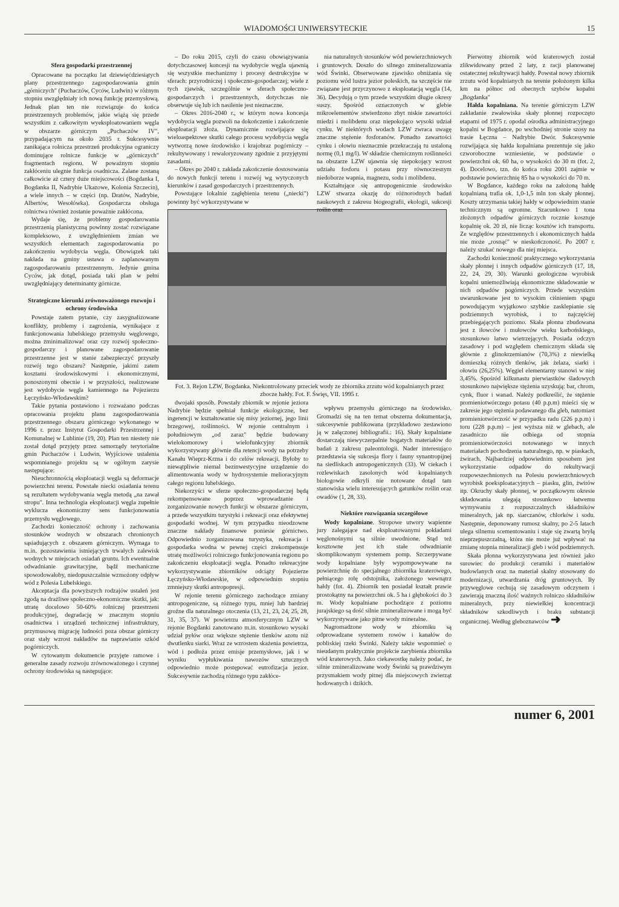WIADOMOŚCI UNIWERSYTECKIE 15
Sfera gospodarki przestrzennej
Opracowane na początku lat dziewięćdziesiątych plany przestrzennego zagospodarowania gmin „górniczych" (Puchaczów, Cyców, Ludwin) w różnym stopniu uwzględniały ich nową funkcję przemysłową. Jednak plan ten nie rozwiązuje do końca przestrzennych problemów, jakie wiążą się przede wszystkim z całkowitym wyeksploatowaniem węgla w obszarze górniczym „Puchaczów IV", przypadającym na około 2035 r. Sukcesywnie zanikająca rolnicza przestrzeń produkcyjna ograniczy dominujące rolnicze funkcje w „górniczych" fragmentach regionu. W poważnym stopniu zakłóceniu ulegnie funkcja osadnicza. Zalane zostaną całkowicie aż cztery duże miejscowości (Bogdanka I, Bogdanka II, Nadrybie Ukazowe, Kolonia Szczecin), a wiele innych – w części (np. Dratów, Nadrybie, Albertów, Wesołówka). Gospodarcza obsługa rolnictwa również zostanie poważnie zakłócona.
Wydaje się, że problemy gospodarowania przestrzenią planistyczną powinny zostać rozwiązane kompleksowo, z uwzględnieniem zmian we wszystkich elementach zagospodarowania po zakończeniu wydobycia węgla. Obowiązek taki nakłada na gminy ustawa o zaplanowanym zagospodarowaniu przestrzennym. Jedynie gmina Cyców, jak dotąd, posiada taki plan w pełni uwzględniający determinanty górnicze.
Strategiczne kierunki zrównoważonego rozwoju i ochrony środowiska
Powstaje zatem pytanie, czy zasygnalizowane konflikty, problemy i zagrożenia, wynikające z funkcjonowania lubelskiego przemysłu węglowego, można zminimalizować oraz czy rozwój społeczno-gospodarczy i planowane zagospodarowanie przestrzenne jest w stanie zabezpieczyć przyszły rozwój tego obszaru? Następnie, jakimi zatem kosztami środowiskowymi i ekonomicznymi, ponoszonymi obecnie i w przyszłości, realizowane jest wydobycie węgla kamiennego na Pojezierzu Łęczyńsko-Włodawskim?
Takie pytania postawiono i rozważano podczas opracowania projektu planu zagospodarowania przestrzennego obszaru górniczego wykonanego w 1996 r. przez Instytut Gospodarki Przestrzennej i Komunalnej w Lublinie (19, 20). Plan ten niestety nie został dotąd przyjęty przez samorządy terytorialne gmin Puchaczów i Ludwin. Wyjściowe ustalenia wspomnianego projektu są w ogólnym zarysie następujące:
Nieuchronnością eksploatacji węgla są deformacje powierzchni terenu. Powstałe niecki osiadania terenu są rezultatem wydobywania węgla metodą „na zawał stropu". Inna technologia eksploatacji węgla zupełnie wyklucza ekonomiczny sens funkcjonowania przemysłu węglowego.
Zachodzi konieczność ochrony i zachowania stosunków wodnych w obszarach chronionych sąsiadujących z obszarem górniczym. Wymaga to m.in. pozostawienia istniejących trwałych zalewisk wodnych w miejscach osiadań gruntu. Ich ewentualne odwadnianie grawitacyjne, bądź mechaniczne spowodowałoby, niedopuszczalnie wzmożony odpływ wód z Polesia Lubelskiego.
Akceptacja dla powyższych rodzajów ustaleń jest zgodą na drażliwe społeczno-ekonomiczne skutki, jak: utratę docelowo 50-60% rolniczej przestrzeni produkcyjnej, degradację w znacznym stopniu osadnictwa i urządzeń technicznej infrastruktury, przymusową migrację ludności poza obszar górniczy oraz stały wzrost nakładów na naprawianie szkód pogórniczych.
W cytowanym dokumencie przyjęte ramowe i generalne zasady rozwoju zrównoważonego i czynnej ochrony środowiska są następujące:
– Do roku 2015, czyli do czasu obowiązywania dotychczasowej koncesji na wydobycie węgla ujawnią się wszystkie mechanizmy i procesy destrukcyjne w sferach: przyrodniczej i społeczno-gospodarczej; wiele z tych zjawisk, szczególnie w sferach społeczno-gospodarczych i przestrzennych, dotychczas nie obserwuje się lub ich nasilenie jest nieznaczne.
– Okres 2016-2040 r., w którym nowa koncesja wydobycia węgla pozwoli na dokończenie i zakończenie eksploatacji złoża. Dynamicznie rozwijające się wieloaspektowe skutki całego procesu wydobycia węgla wytworzą nowe środowisko i krajobraz pogórniczy – rekultywowany i rewaloryzowany zgodnie z przyjętymi zasadami.
– Okres po 2040 r. zakłada zakończenie dostosowania do nowych funkcji terenu i rozwój wg wytyczonych kierunków i zasad gospodarczych i przestrzennych.
Powstające lokalnie zagłębienia terenu („niecki") powinny być wykorzystywane w
Fot. 3. Rejon LZW, Bogdanka. Niekontrolowany przeciek wody ze zbiornika zrzutu wód kopalnianych przez zbocze hałdy. Fot. F. Święs, VII. 1995 r.
dwojaki sposób. Powstały zbiornik w rejonie jeziora Nadrybie będzie spełniał funkcje ekologiczne, bez ingerencji w kształtowanie się misy jeziornej, jego linii brzegowej, roślinności. W rejonie centralnym i południowym „od zaraz" będzie budowany wielokomorowy i wielofunkcyjny zbiornik wykorzystywany głównie dla retencji wody na potrzeby Kanału Wieprz-Krzna i do celów rekreacji. Byłoby to niewątpliwie niemal bezinwestycyjne urządzenie do alimentowania wody w hydrosystemie melioracyjnym całego regionu lubelskiego.
Niekorzyści w sferze społeczno-gospodarczej będą rekompensowane poprzez wprowadzanie i zorganizowanie nowych funkcji w obszarze górniczym, a przede wszystkim turystyki i rekreacji oraz efektywnej gospodarki wodnej. W tym przypadku nieodzowne znaczne nakłady finansowe poniesie górnictwo. Odpowiednio zorganizowana turystyka, rekreacja i gospodarka wodna w pewnej części zrekompensuje utratę możliwości rolniczego funkcjonowania regionu po zakończeniu eksploatacji węgla. Ponadto rekreacyjne wykorzystywanie zbiorników odciąży Pojezierze Łęczyńsko-Włodawskie, w odpowiednim stopniu zmniejszy skutki antropopresji.
W rejonie terenu górniczego zachodzące zmiany antropogeniczne, są różnego typu, mniej lub bardziej groźne dla naturalnego otoczenia (13, 21, 23, 24, 25, 28, 31, 35, 37). W powietrzu atmosferycznym LZW w rejonie Bogdanki zanotowano m.in. stosunkowo wysoki udział pyłów oraz większe stężenie tlenków azotu niż dwutlenku siarki. Wraz ze wzrostem skażenia powietrza, wód i podłoża przez emisje przemysłowe, jak i w wyniku wypłukiwania nawozów sztucznych odpowiednio może postępować eutrofizacja jezior. Sukcesywnie zachodzą różnego typu zakłóce-
nia naturalnych stosunków wód powierzchniowych i gruntowych. Doszło do silnego zmineralizowania wód Świnki. Obserwowane zjawisko obniżania się poziomu wód lustra jezior poleskich, na szczęście nie związane jest przyczynowo z eksploatacją węgla (14, 36). Decydują o tym przede wszystkim długie okresy suszy. Spośród oznaczonych w glebie mikroelementów stwierdzono zbyt niskie zawartości miedzi i molibdenu oraz niepokojąco wysoki udział cynku. W niektórych wodach LZW zwraca uwagę znaczne stężenie fosforanów. Ponadto zawartości cynku i ołowiu nieznacznie przekraczają tu ustaloną normę (0,1 mg/l). W składzie chemicznym roślinności na obszarze LZW ujawnia się niepokojący wzrost udziału fosforu i potasu przy równoczesnym niedoborze wapnia, magnezu, sodu i molibdenu.
Kształtujące się antropogenicznie środowisko LZW stwarza okazję do różnorodnych badań naukowych z zakresu biogeografii, ekologii, sukcesji roślin oraz
wpływu przemysłu górniczego na środowisko. Gromadzi się na ten temat obszerna dokumentacja, sukcesywnie publikowana (przykładowo zestawiono ją w załączonej bibliografii.: 16). Skały kopalniane dostarczają niewyczerpalnie bogatych materiałów do badań z zakresu paleontologii. Nader interesująco przedstawia się sukcesja flory i fauny synantropijnej na siedliskach antropogenicznych (33). W ciekach i rozlewiskach zasolonych wód kopalnianych biologowie odkryli nie notowane dotąd tam stanowiska wielu interesujących gatunków roślin oraz owadów (1, 28, 33).
Niektóre rozwiązania szczegółowe
Wody kopalniane. Stropowe utwory wapienne jury zalegające nad eksploatowanymi pokładami węglonośnymi są silnie uwodnione. Stąd też kosztowne jest ich stałe odwadnianie skomplikowanym systemem pomp. Szczerpywane wody kopalniane były wypompowywane na powierzchnię do specjalnego zbiornika kraterowego, pełniącego rolę odstojnika, założonego wewnątrz hałdy (fot. 4). Zbiornik ten posiadał kształt prawie prostokątny na powierzchni ok. 5 ha i głębokości do 3 m. Wody kopalniane pochodzące z poziomu jurajskiego są dość silnie zmineralizowane i mogą być wykorzystywane jako pitne wody mineralne.
Nagromadzone wody w zbiorniku są odprowadzane systemem rowów i kanałów do pobliskiej rzeki Świnki. Należy także wspomnieć o nieudanym praktycznie projekcie zarybienia zbiornika wód kraterowych. Jako ciekawostkę należy podać, że silnie zmineralizowane wody Świnki są prawdziwym przysmakiem wody pitnej dla miejscowych zwierząt hodowanych i dzikich.
Pierwotny zbiornik wód kraterowych został zlikwidowany przed 2 laty, z racji planowanej ostatecznej rekultywacji hałdy. Powstał nowy zbiornik zrzutu wód kopalnianych na terenie położonym kilka km na północ od obecnych szybów kopalni „Bogdanka"
Hałda kopalniana. Na terenie górniczym LZW zakładanie zwałowiska skały płonnej rozpoczęto etapami od 1975 r. opodal ośrodka administracyjnego kopalni w Bogdance, po wschodniej stronie szosy na trasie Łęczna – Nadrybie Dwór. Sukcesywnie rozwijająca się hałda kopalniana prezentuje się jako czworoboczne wzniesienie, w podstawie o powierzchni ok. 60 ha, o wysokości do 30 m (fot. 2, 4). Docelowo, tzn. do końca roku 2001 zajmie w podstawie powierzchnię 85 ha o wysokości do 70 m.
W Bogdance, każdego roku na założoną hałdę kopalnianą trafia ok. 1,0-1,5 mln ton skały płonnej. Koszty utrzymania takiej hałdy w odpowiednim stanie technicznym są ogromne. Szacunkowo 1 tona złożonych odpadów górniczych rocznie kosztuje kopalnię ok. 20 zł, nie licząc kosztów ich transportu. Ze względów przestrzennych i ekonomicznych hałda nie może „rosnąć" w nieskończoność. Po 2007 r. należy szukać nowego dla niej miejsca.
Zachodzi konieczność praktycznego wykorzystania skały płonnej i innych odpadów górniczych (17, 18, 22, 24, 29, 30). Warunki geologiczne wyrobisk kopalni uniemożliwiają ekonomiczne składowanie w nich odpadów pogórniczych. Przede wszystkim uwarunkowane jest to wysokim ciśnieniem spągu powodującym wyjątkowo szybkie zasklepianie się podziemnych wyrobisk, i to najczęściej przebiegających poziomo. Skała płonna zbudowana jest z iłowców i mułowców wieku karbońskiego, stosunkowo łatwo wietrzejących. Posiada odczyn zasadowy i pod względem chemicznym składa się głównie z glinokrzemianów (70,3%) z niewielką domieszką różnych tlenków, jak żelaza, siarki i ołowiu (26,25%). Węgiel elementarny stanowi w niej 3,45%. Spośród kilkunastu pierwiastków śladowych stosunkowo największe stężenia uzyskują: bar, chrom, cynk, fluor i wanad. Należy podkreślić, że stężenie promieniotwórczego potasu (40 p.p.m) mieści się w zakresie jego stężenia podawanego dla gleb, natomiast promieniotwórczość w przypadku radu (226 p.p.m) i toru (228 p.p.m) – jest wyższa niż w glebach, ale zasadniczo nie odbiega od stopnia promieniotwórczości notowanego w innych materiałach pochodzenia naturalnego, np. w piaskach, żwirach. Najbardziej odpowiednim sposobem jest wykorzystanie odpadów do rekultywacji rozpowszechnionych na Polesiu powierzchniowych wyrobisk poeksploatacyjnych – piasku, glin, żwirów itp. Okruchy skały płonnej, w początkowym okresie składowania ulegają stosunkowo łatwemu wymywaniu z rozpuszczalnych składników mineralnych, jak np. siarczanów, chlorków i sodu. Następnie, deponowany rumosz skalny, po 2-5 latach ulega silnemu scementowaniu i staje się zwartą bryłą nieprzepuszczalną, która nie może już wpływać na zmianę stopnia mineralizacji gleb i wód podziemnych.
Skała płonna wykorzystywana jest również jako surowiec do produkcji ceramiki i materiałów budowlanych oraz na materiał skalny stosowany do modernizacji, utwardzania dróg gruntowych. Iły przywęglowe cechują się zasadowym odczynem i zawierają znaczną ilość ważnych rolniczo składników mineralnych, przy niewielkiej koncentracji składników szkodliwych i braku substancji organicznej. Według gleboznawców ➜
numer 6, 2001